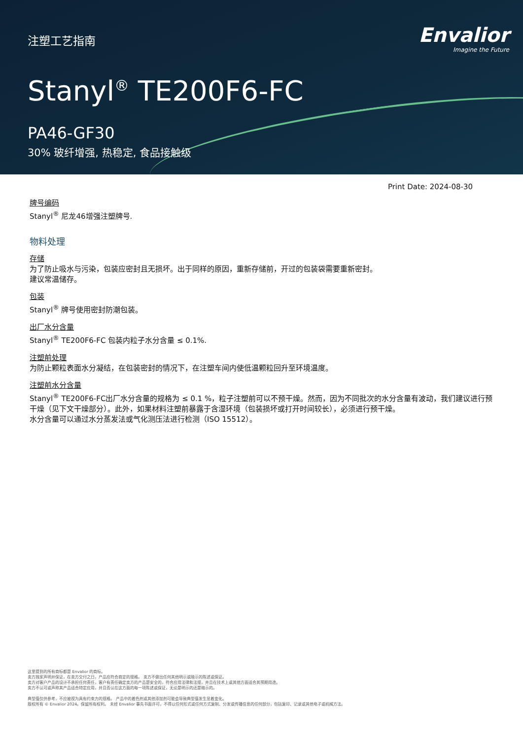注塑工艺指南
Envalior
Imagine the Future
Stanyl<sup>®</sup> TE200F6-FC
PA46-GF30
30% 玻纤增强, 热稳定, 食品接触级
Print Date: 2024-08-30
牌号编码
Stanyl<sup>®</sup> 尼龙46增强注塑牌号.
物料处理
存储
为了防止吸水与污染，包装应密封且无损坏。出于同样的原因，重新存储前，开过的包装袋需要重新密封。
建议常温储存。
包装
Stanyl<sup>®</sup> 牌号使用密封防潮包装。
出厂水分含量
Stanyl<sup>®</sup> TE200F6-FC 包装内粒子水分含量 ≤ 0.1%.
注塑前处理
为防止颗粒表面水分凝结，在包装密封的情况下，在注塑车间内使低温颗粒回升至环境温度。
注塑前水分含量
Stanyl<sup>®</sup> TE200F6-FC出厂水分含量的规格为 ≤ 0.1 %，粒子注塑前可以不预干燥。然而，因为不同批次的水分含量有波动，我们建议进行预干燥（见下文干燥部分）。此外，如果材料注塑前暴露于含湿环境（包装损坏或打开时间较长），必须进行预干燥。
水分含量可以通过水分蒸发法或气化测压法进行检测（ISO 15512）。
这里提到的所有商标都是 Envalior 的商标。
卖方独家声明并保证，在卖方交付之日，产品应符合商定的规格。 卖方不做出任何其他明示或暗示的陈述或保证。
卖方对客户产品的设计不承担任何责任，客户有责任确定卖方的产品是安全的，符合应用法律和法规，并且在技术上或其他方面适合其预期用途。
卖方不认可或声称其产品适合特定应用，并且否认在这方面的每一项陈述或保证，无论是明示的还是暗示的。
典型值仅供参考，不应被视为具有约束力的规格。 产品中的着色剂或其他添加剂可能会导致典型值发生显着变化。
版权所有 © Envalior 2024。保留所有权利。 未经 Envalior 事先书面许可，不得以任何形式或任何方式复制、分发或传播信息的任何部分，包括复印、记录或其他电子或机械方法。